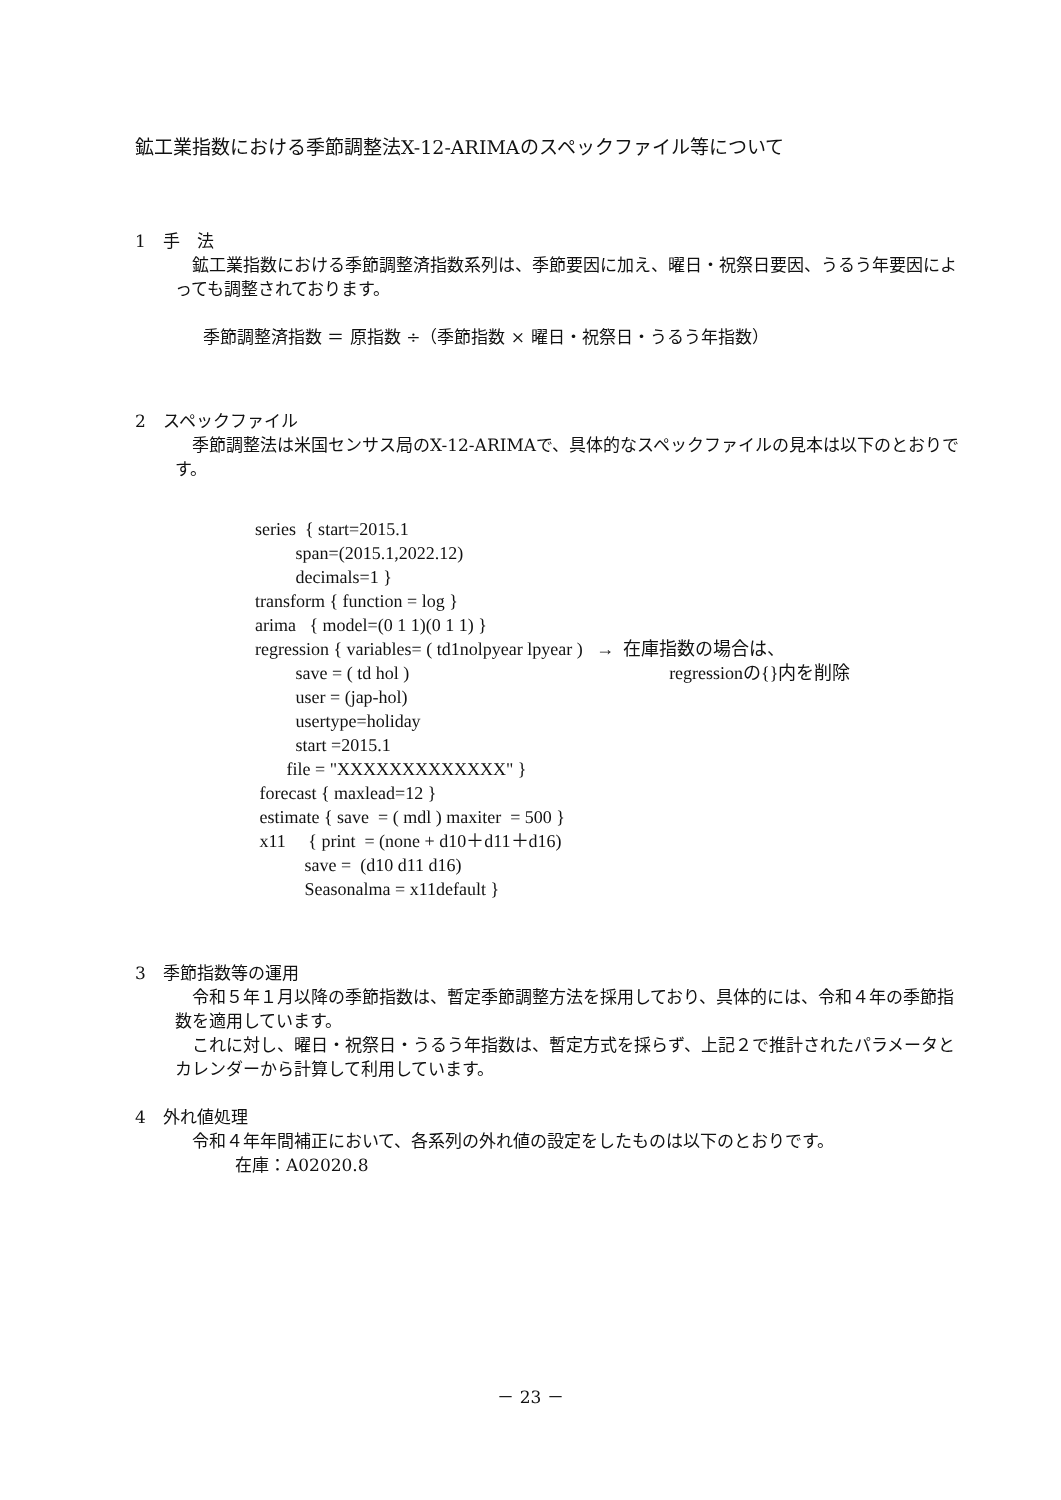鉱工業指数における季節調整法X-12-ARIMAのスペックファイル等について
1　手　法
　鉱工業指数における季節調整済指数系列は、季節要因に加え、曜日・祝祭日要因、うるう年要因によっても調整されております。
季節調整済指数 ＝ 原指数 ÷（季節指数 × 曜日・祝祭日・うるう年指数）
2　スペックファイル
　季節調整法は米国センサス局のX-12-ARIMAで、具体的なスペックファイルの見本は以下のとおりです。
series { start=2015.1
span=(2015.1,2022.12)
decimals=1 }
transform { function = log }
arima { model=(0 1 1)(0 1 1) }
regression { variables= ( td1nolpyear lpyear ) → 在庫指数の場合は、
save = ( td hol ) regressionの{}内を削除
user = (jap-hol)
usertype=holiday
start =2015.1
file = "XXXXXXXXXXXXX" }
forecast { maxlead=12 }
estimate { save = ( mdl ) maxiter = 500 }
x11 { print = (none + d10＋d11＋d16)
save = (d10 d11 d16)
Seasonalma = x11default }
3　季節指数等の運用
　令和５年１月以降の季節指数は、暫定季節調整方法を採用しており、具体的には、令和４年の季節指数を適用しています。
　これに対し、曜日・祝祭日・うるう年指数は、暫定方式を採らず、上記２で推計されたパラメータとカレンダーから計算して利用しています。
4　外れ値処理
　令和４年年間補正において、各系列の外れ値の設定をしたものは以下のとおりです。
在庫：A02020.8
－ 23 －